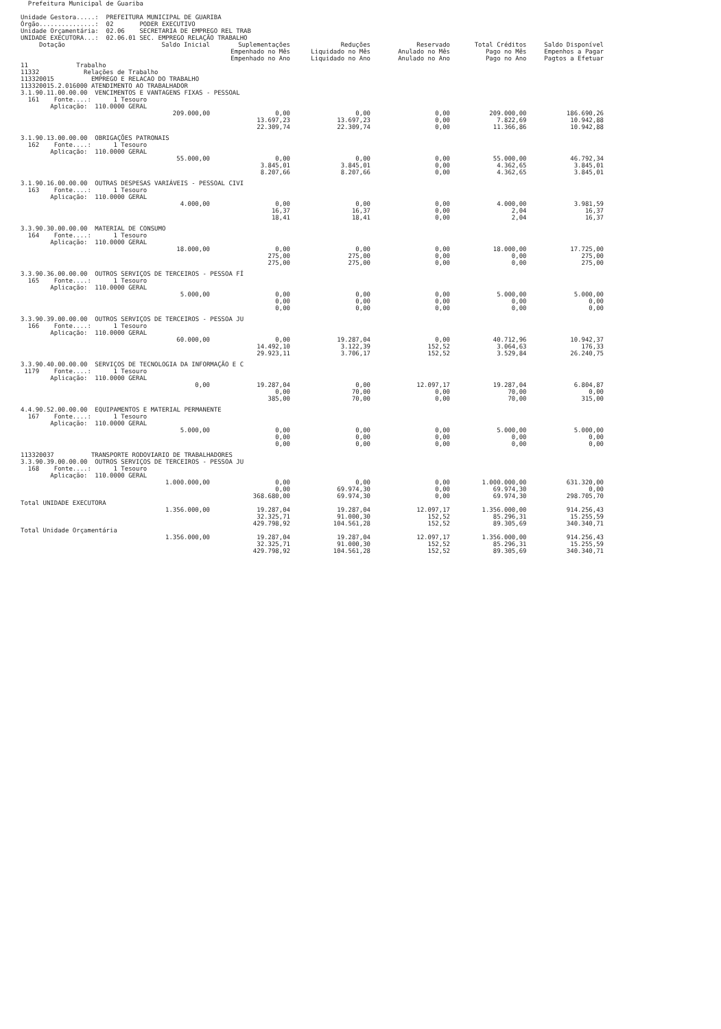Prefeitura Municipal de Guariba

Unidade Gestora.....:  PREFEITURA MUNICIPAL DE GUARIBA
Órgão...............:  02       PODER EXECUTIVO
Unidade Orçamentária:  02.06    SECRETARIA DE EMPREGO REL TRAB
UNIDADE EXECUTORA...:  02.06.01 SEC. EMPREGO RELAÇÃO TRABALHO
| Dotação | Saldo Inicial | Suplementações Empenhado no Mês Empenhado no Ano | Reduções Liquidado no Mês Liquidado no Ano | Reservado Anulado no Mês Anulado no Ano | Total Créditos Pago no Mês Pago no Ano | Saldo Disponível Empenhos a Pagar Pagtos a Efetuar |
| --- | --- | --- | --- | --- | --- | --- |
| 11 Trabalho 11332 Relações de Trabalho 113320015 EMPREGO E RELACAO DO TRABALHO 113320015.2.016000 ATENDIMENTO AO TRABALHADOR | | | | | | |
| 3.1.90.11.00.00.00 VENCIMENTOS E VANTAGENS FIXAS - PESSOAL 161 Fonte....: 1 Tesouro Aplicação: 110.0000 GERAL | | | | | | |
| | 209.000,00 | 0,00 13.697,23 22.309,74 | 0,00 13.697,23 22.309,74 | 0,00 0,00 0,00 | 209.000,00 7.822,69 11.366,86 | 186.690,26 10.942,88 10.942,88 |
| 3.1.90.13.00.00.00 OBRIGAÇÕES PATRONAIS 162 Fonte....: 1 Tesouro Aplicação: 110.0000 GERAL | | | | | | |
| | 55.000,00 | 0,00 3.845,01 8.207,66 | 0,00 3.845,01 8.207,66 | 0,00 0,00 0,00 | 55.000,00 4.362,65 4.362,65 | 46.792,34 3.845,01 3.845,01 |
| 3.1.90.16.00.00.00 OUTRAS DESPESAS VARIÁVEIS - PESSOAL CIVI 163 Fonte....: 1 Tesouro Aplicação: 110.0000 GERAL | | | | | | |
| | 4.000,00 | 0,00 16,37 18,41 | 0,00 16,37 18,41 | 0,00 0,00 0,00 | 4.000,00 2,04 2,04 | 3.981,59 16,37 16,37 |
| 3.3.90.30.00.00.00 MATERIAL DE CONSUMO 164 Fonte....: 1 Tesouro Aplicação: 110.0000 GERAL | | | | | | |
| | 18.000,00 | 0,00 275,00 275,00 | 0,00 275,00 275,00 | 0,00 0,00 0,00 | 18.000,00 0,00 0,00 | 17.725,00 275,00 275,00 |
| 3.3.90.36.00.00.00 OUTROS SERVIÇOS DE TERCEIROS - PESSOA FÍ 165 Fonte....: 1 Tesouro Aplicação: 110.0000 GERAL | | | | | | |
| | 5.000,00 | 0,00 0,00 0,00 | 0,00 0,00 0,00 | 0,00 0,00 0,00 | 5.000,00 0,00 0,00 | 5.000,00 0,00 0,00 |
| 3.3.90.39.00.00.00 OUTROS SERVIÇOS DE TERCEIROS - PESSOA JU 166 Fonte....: 1 Tesouro Aplicação: 110.0000 GERAL | | | | | | |
| | 60.000,00 | 0,00 14.492,10 29.923,11 | 19.287,04 3.122,39 3.706,17 | 0,00 152,52 152,52 | 40.712,96 3.064,63 3.529,84 | 10.942,37 176,33 26.240,75 |
| 3.3.90.40.00.00.00 SERVIÇOS DE TECNOLOGIA DA INFORMAÇÃO E C 1179 Fonte....: 1 Tesouro Aplicação: 110.0000 GERAL | | | | | | |
| | 0,00 | 19.287,04 0,00 385,00 | 0,00 70,00 70,00 | 12.097,17 0,00 0,00 | 19.287,04 70,00 70,00 | 6.804,87 0,00 315,00 |
| 4.4.90.52.00.00.00 EQUIPAMENTOS E MATERIAL PERMANENTE 167 Fonte....: 1 Tesouro Aplicação: 110.0000 GERAL | | | | | | |
| | 5.000,00 | 0,00 0,00 0,00 | 0,00 0,00 0,00 | 0,00 0,00 0,00 | 5.000,00 0,00 0,00 | 5.000,00 0,00 0,00 |
| 113320037 TRANSPORTE RODOVIARIO DE TRABALHADORES 3.3.90.39.00.00.00 OUTROS SERVIÇOS DE TERCEIROS - PESSOA JU 168 Fonte....: 1 Tesouro Aplicação: 110.0000 GERAL | | | | | | |
| | 1.000.000,00 | 0,00 0,00 368.680,00 | 0,00 69.974,30 69.974,30 | 0,00 0,00 0,00 | 1.000.000,00 69.974,30 69.974,30 | 631.320,00 0,00 298.705,70 |
| Total UNIDADE EXECUTORA | | | | | | |
| | 1.356.000,00 | 19.287,04 32.325,71 429.798,92 | 19.287,04 91.000,30 104.561,28 | 12.097,17 152,52 152,52 | 1.356.000,00 85.296,31 89.305,69 | 914.256,43 15.255,59 340.340,71 |
| Total Unidade Orçamentária | | | | | | |
| | 1.356.000,00 | 19.287,04 32.325,71 429.798,92 | 19.287,04 91.000,30 104.561,28 | 12.097,17 152,52 152,52 | 1.356.000,00 85.296,31 89.305,69 | 914.256,43 15.255,59 340.340,71 |